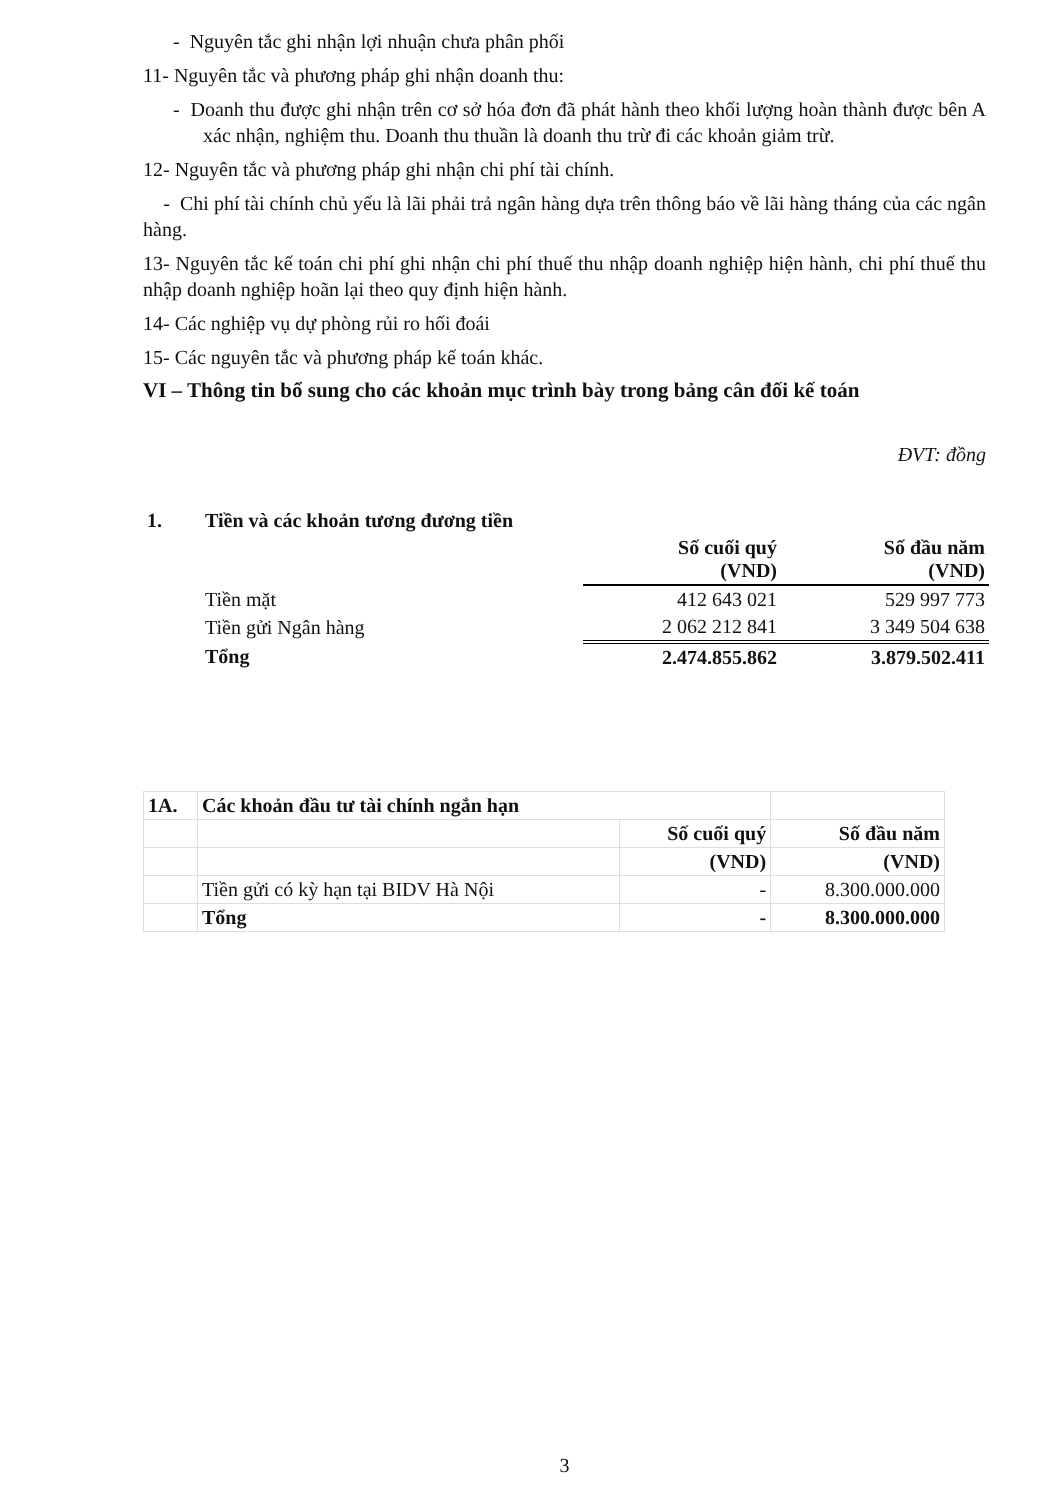- Nguyên tắc ghi nhận lợi nhuận chưa phân phối
11- Nguyên tắc và phương pháp ghi nhận doanh thu:
- Doanh thu được ghi nhận trên cơ sở hóa đơn đã phát hành theo khối lượng hoàn thành được bên A xác nhận, nghiệm thu. Doanh thu thuần là doanh thu trừ đi các khoản giảm trừ.
12- Nguyên tắc và phương pháp ghi nhận chi phí tài chính.
- Chi phí tài chính chủ yếu là lãi phải trả ngân hàng dựa trên thông báo về lãi hàng tháng của các ngân hàng.
13- Nguyên tắc kế toán chi phí ghi nhận chi phí thuế thu nhập doanh nghiệp hiện hành, chi phí thuế thu nhập doanh nghiệp hoãn lại theo quy định hiện hành.
14- Các nghiệp vụ dự phòng rủi ro hối đoái
15- Các nguyên tắc và phương pháp kế toán khác.
VI – Thông tin bổ sung cho các khoản mục trình bày trong bảng cân đối kế toán
ĐVT: đồng
| 1. | Tiền và các khoản tương đương tiền | | |
| | | Số cuối quý (VND) | Số đầu năm (VND) |
| | Tiền mặt | 412 643 021 | 529 997 773 |
| | Tiền gửi Ngân hàng | 2 062 212 841 | 3 349 504 638 |
| | Tổng | 2.474.855.862 | 3.879.502.411 |
| 1A. | Các khoản đầu tư tài chính ngắn hạn | | |
| | | Số cuối quý | Số đầu năm |
| | | (VND) | (VND) |
| | Tiền gửi có kỳ hạn tại BIDV Hà Nội | - | 8.300.000.000 |
| | Tổng | - | 8.300.000.000 |
3